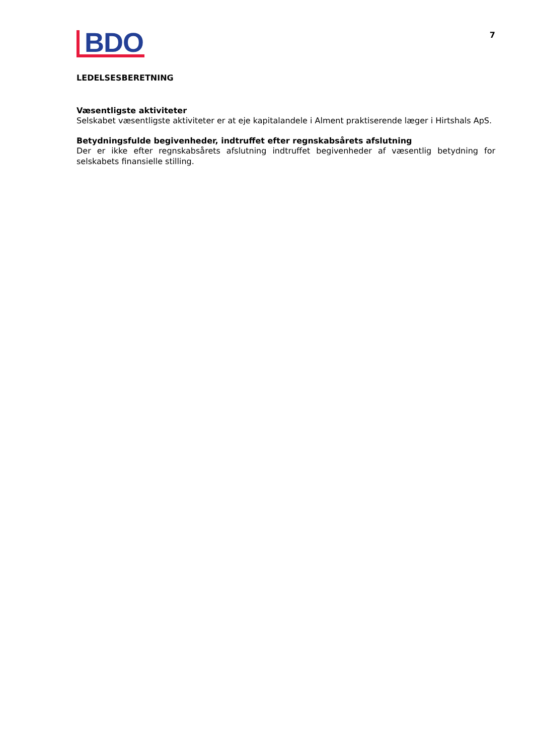BDO
7
LEDELSESBERETNING
Væsentligste aktiviteter
Selskabet væsentligste aktiviteter er at eje kapitalandele i Alment praktiserende læger i Hirtshals ApS.
Betydningsfulde begivenheder, indtruffet efter regnskabsårets afslutning
Der er ikke efter regnskabsårets afslutning indtruffet begivenheder af væsentlig betydning for selskabets finansielle stilling.